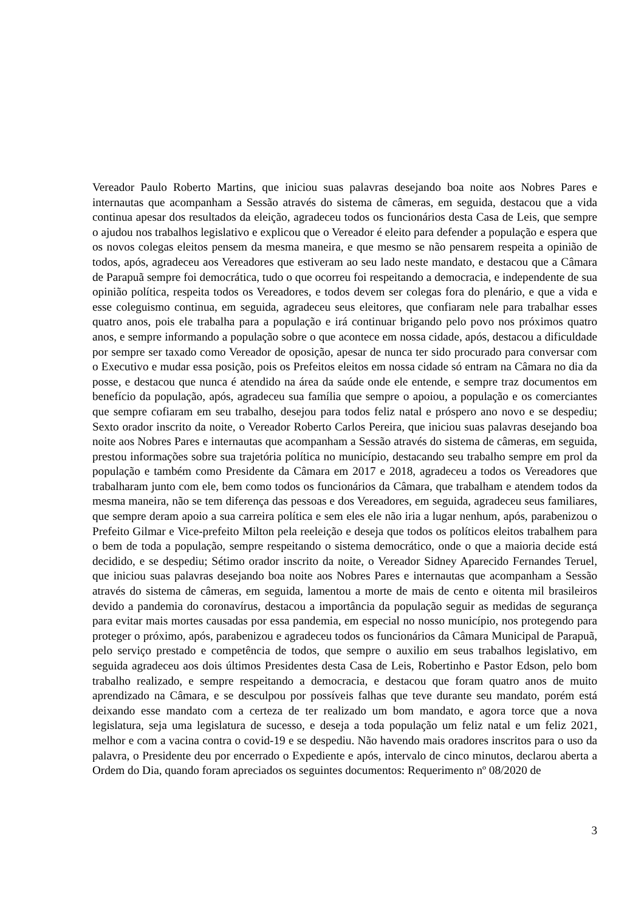Vereador Paulo Roberto Martins, que iniciou suas palavras desejando boa noite aos Nobres Pares e internautas que acompanham a Sessão através do sistema de câmeras, em seguida, destacou que a vida continua apesar dos resultados da eleição, agradeceu todos os funcionários desta Casa de Leis, que sempre o ajudou nos trabalhos legislativo e explicou que o Vereador é eleito para defender a população e espera que os novos colegas eleitos pensem da mesma maneira, e que mesmo se não pensarem respeita a opinião de todos, após, agradeceu aos Vereadores que estiveram ao seu lado neste mandato, e destacou que a Câmara de Parapuã sempre foi democrática, tudo o que ocorreu foi respeitando a democracia, e independente de sua opinião política, respeita todos os Vereadores, e todos devem ser colegas fora do plenário, e que a vida e esse coleguismo continua, em seguida, agradeceu seus eleitores, que confiaram nele para trabalhar esses quatro anos, pois ele trabalha para a população e irá continuar brigando pelo povo nos próximos quatro anos, e sempre informando a população sobre o que acontece em nossa cidade, após, destacou a dificuldade por sempre ser taxado como Vereador de oposição, apesar de nunca ter sido procurado para conversar com o Executivo e mudar essa posição, pois os Prefeitos eleitos em nossa cidade só entram na Câmara no dia da posse, e destacou que nunca é atendido na área da saúde onde ele entende, e sempre traz documentos em benefício da população, após, agradeceu sua família que sempre o apoiou, a população e os comerciantes que sempre cofiaram em seu trabalho, desejou para todos feliz natal e próspero ano novo e se despediu; Sexto orador inscrito da noite, o Vereador Roberto Carlos Pereira, que iniciou suas palavras desejando boa noite aos Nobres Pares e internautas que acompanham a Sessão através do sistema de câmeras, em seguida, prestou informações sobre sua trajetória política no município, destacando seu trabalho sempre em prol da população e também como Presidente da Câmara em 2017 e 2018, agradeceu a todos os Vereadores que trabalharam junto com ele, bem como todos os funcionários da Câmara, que trabalham e atendem todos da mesma maneira, não se tem diferença das pessoas e dos Vereadores, em seguida, agradeceu seus familiares, que sempre deram apoio a sua carreira política e sem eles ele não iria a lugar nenhum, após, parabenizou o Prefeito Gilmar e Vice-prefeito Milton pela reeleição e deseja que todos os políticos eleitos trabalhem para o bem de toda a população, sempre respeitando o sistema democrático, onde o que a maioria decide está decidido, e se despediu; Sétimo orador inscrito da noite, o Vereador Sidney Aparecido Fernandes Teruel, que iniciou suas palavras desejando boa noite aos Nobres Pares e internautas que acompanham a Sessão através do sistema de câmeras, em seguida, lamentou a morte de mais de cento e oitenta mil brasileiros devido a pandemia do coronavírus, destacou a importância da população seguir as medidas de segurança para evitar mais mortes causadas por essa pandemia, em especial no nosso município, nos protegendo para proteger o próximo, após, parabenizou e agradeceu todos os funcionários da Câmara Municipal de Parapuã, pelo serviço prestado e competência de todos, que sempre o auxilio em seus trabalhos legislativo, em seguida agradeceu aos dois últimos Presidentes desta Casa de Leis, Robertinho e Pastor Edson, pelo bom trabalho realizado, e sempre respeitando a democracia, e destacou que foram quatro anos de muito aprendizado na Câmara, e se desculpou por possíveis falhas que teve durante seu mandato, porém está deixando esse mandato com a certeza de ter realizado um bom mandato, e agora torce que a nova legislatura, seja uma legislatura de sucesso, e deseja a toda população um feliz natal e um feliz 2021, melhor e com a vacina contra o covid-19 e se despediu. Não havendo mais oradores inscritos para o uso da palavra, o Presidente deu por encerrado o Expediente e após, intervalo de cinco minutos, declarou aberta a Ordem do Dia, quando foram apreciados os seguintes documentos: Requerimento nº 08/2020 de
3